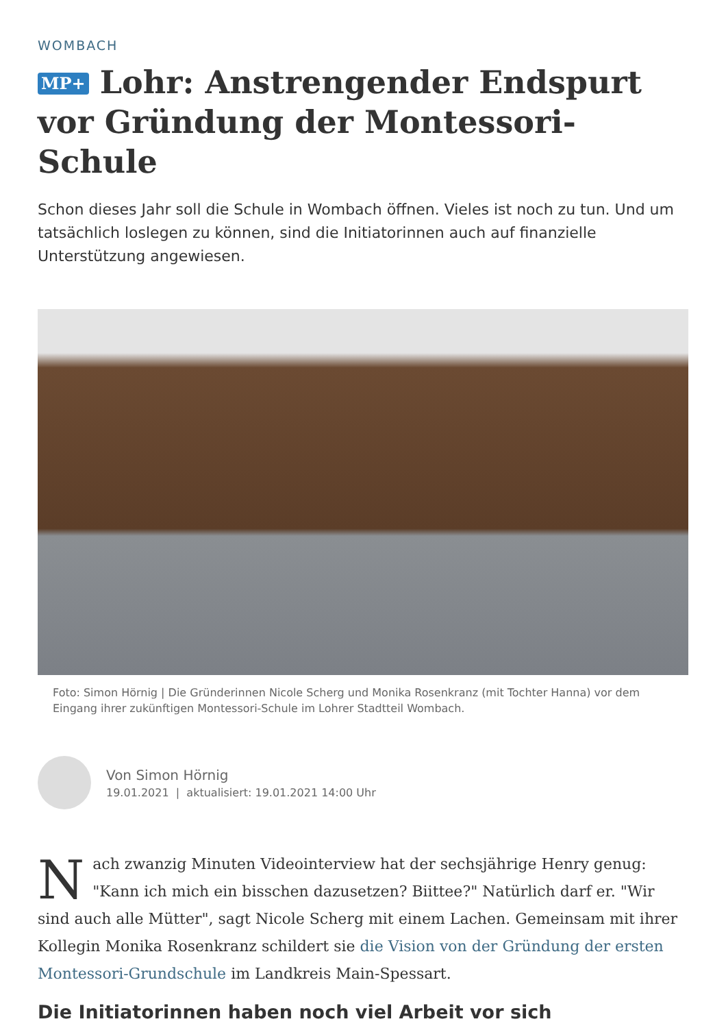WOMBACH
MP+ Lohr: Anstrengender Endspurt vor Gründung der Montessori-Schule
Schon dieses Jahr soll die Schule in Wombach öffnen. Vieles ist noch zu tun. Und um tatsächlich loslegen zu können, sind die Initiatorinnen auch auf finanzielle Unterstützung angewiesen.
Foto: Simon Hörnig | Die Gründerinnen Nicole Scherg und Monika Rosenkranz (mit Tochter Hanna) vor dem Eingang ihrer zukünftigen Montessori-Schule im Lohrer Stadtteil Wombach.
Von Simon Hörnig
19.01.2021 | aktualisiert: 19.01.2021 14:00 Uhr
Nach zwanzig Minuten Videointerview hat der sechsjährige Henry genug: "Kann ich mich ein bisschen dazusetzen? Biittee?" Natürlich darf er. "Wir sind auch alle Mütter", sagt Nicole Scherg mit einem Lachen. Gemeinsam mit ihrer Kollegin Monika Rosenkranz schildert sie die Vision von der Gründung der ersten Montessori-Grundschule im Landkreis Main-Spessart.
Die Initiatorinnen haben noch viel Arbeit vor sich